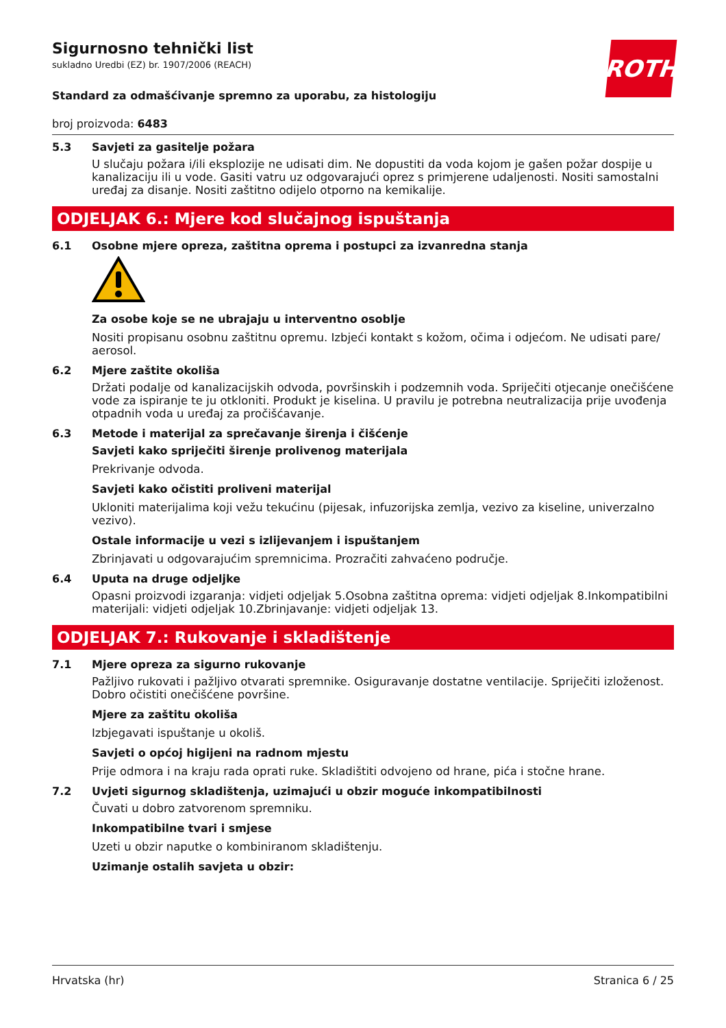ROTH
Sigurnosno tehnički list
sukladno Uredbi (EZ) br. 1907/2006 (REACH)
Standard za odmašćivanje spremno za uporabu, za histologiju
broj proizvoda: 6483
5.3 Savjeti za gasitelje požara
U slučaju požara i/ili eksplozije ne udisati dim. Ne dopustiti da voda kojom je gašen požar dospije u kanalizaciju ili u vode. Gasiti vatru uz odgovarajući oprez s primjerene udaljenosti. Nositi samostalni uređaj za disanje. Nositi zaštitno odijelo otporno na kemikalije.
ODJELJAK 6.: Mjere kod slučajnog ispuštanja
6.1 Osobne mjere opreza, zaštitna oprema i postupci za izvanredna stanja
Za osobe koje se ne ubrajaju u interventno osoblje
Nositi propisanu osobnu zaštitnu opremu. Izbjeći kontakt s kožom, očima i odjećom. Ne udisati pare/ aerosol.
6.2 Mjere zaštite okoliša
Držati podalje od kanalizacijskih odvoda, površinskih i podzemnih voda. Spriječiti otjecanje onečišćene vode za ispiranje te ju otkloniti. Produkt je kiselina. U pravilu je potrebna neutralizacija prije uvođenja otpadnih voda u uređaj za pročišćavanje.
6.3 Metode i materijal za sprečavanje širenja i čišćenje
Savjeti kako spriječiti širenje prolivenog materijala
Prekrivanje odvoda.
Savjeti kako očistiti proliveni materijal
Ukloniti materijalima koji vežu tekućinu (pijesak, infuzorijska zemlja, vezivo za kiseline, univerzalno vezivo).
Ostale informacije u vezi s izlijevanjem i ispuštanjem
Zbrinjavati u odgovarajućim spremnicima. Prozračiti zahvaćeno područje.
6.4 Uputa na druge odjeljke
Opasni proizvodi izgaranja: vidjeti odjeljak 5.Osobna zaštitna oprema: vidjeti odjeljak 8.Inkompatibilni materijali: vidjeti odjeljak 10.Zbrinjavanje: vidjeti odjeljak 13.
ODJELJAK 7.: Rukovanje i skladištenje
7.1 Mjere opreza za sigurno rukovanje
Pažljivo rukovati i pažljivo otvarati spremnike. Osiguravanje dostatne ventilacije. Spriječiti izloženost. Dobro očistiti onečišćene površine.
Mjere za zaštitu okoliša
Izbjegavati ispuštanje u okoliš.
Savjeti o općoj higijeni na radnom mjestu
Prije odmora i na kraju rada oprati ruke. Skladištiti odvojeno od hrane, pića i stočne hrane.
7.2 Uvjeti sigurnog skladištenja, uzimajući u obzir moguće inkompatibilnosti
Čuvati u dobro zatvorenom spremniku.
Inkompatibilne tvari i smjese
Uzeti u obzir naputke o kombiniranom skladištenju.
Uzimanje ostalih savjeta u obzir:
Hrvatska (hr) Stranica 6 / 25